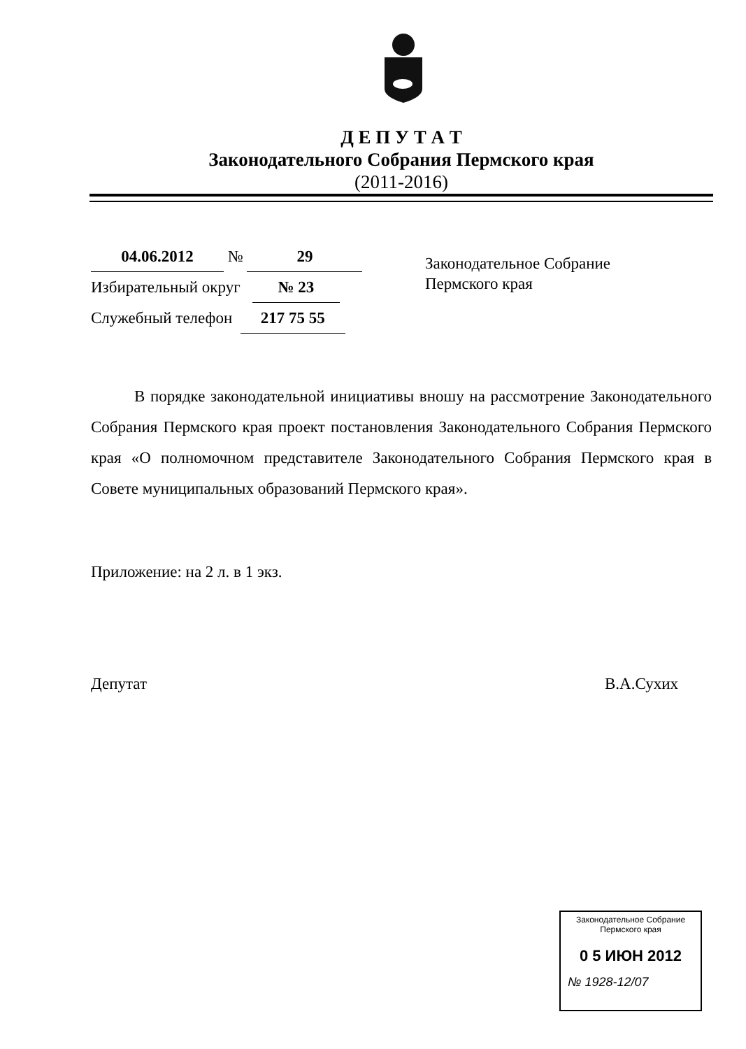Д Е П У Т А Т
Законодательного Собрания Пермского края
(2011-2016)
04.06.2012 № 29
Избирательный округ № 23
Служебный телефон 217 75 55
Законодательное Собрание
Пермского края
В порядке законодательной инициативы вношу на рассмотрение Законодательного Собрания Пермского края проект постановления Законодательного Собрания Пермского края «О полномочном представителе Законодательного Собрания Пермского края в Совете муниципальных образований Пермского края».
Приложение: на 2 л. в 1 экз.
Депутат В.А.Сухих
Законодательное Собрание
Пермского края
0 5 ИЮН 2012
№ 1928-12/07